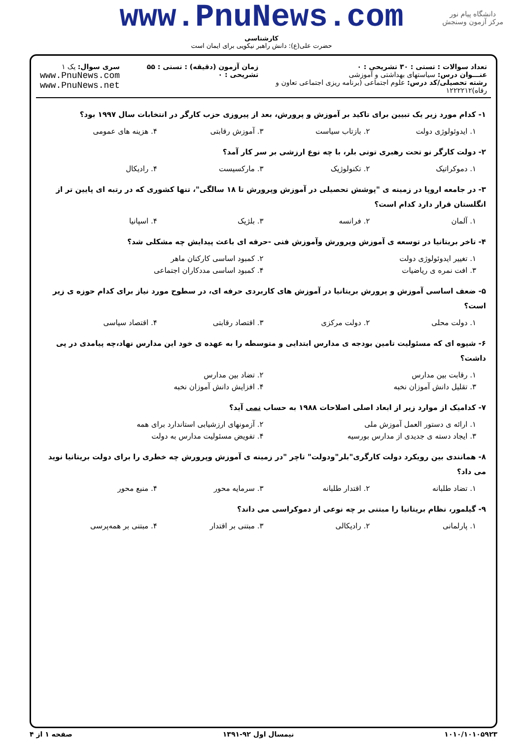دانشگاه پیام نور
مرکز آزمون وسنجش
www.PnuNews.com
کارشناسی
حضرت علی(ع): دانش راهبر نیکویی برای ایمان است
تعداد سوالات : تستی : ۳۰ تشریحی : ۰
عنـــوان درس: سیاستهای بهداشتی و آموزشی
رشته تحصیلی/کد درس: علوم اجتماعی (برنامه ریزی اجتماعی تعاون و رفاه)۱۲۲۲۲۱۲
زمان آزمون (دقیقه) : تستی : ۵۵ تشریحی : ۰
سری سوال: یک ۱
www.PnuNews.com
www.PnuNews.net
۱- کدام مورد زیر یک تبیین برای تاکید بر آموزش و پرورش، بعد از پیروزی حزب کارگر در انتخابات سال ۱۹۹۷ بود؟
۱. ایدوئولوژی دولت ۲. بازتاب سیاست ۳. آموزش رقابتی ۴. هزینه های عمومی
۲- دولت کارگر نو تحت رهبری تونی بلر، با چه نوع ارزشی بر سر کار آمد؟
۱. دموکراتیک ۲. تکنولوژیک ۳. مارکسیست ۴. رادیکال
۳- در جامعه اروپا در زمینه ی "پوشش تحصیلی در آموزش وپرورش تا ۱۸ سالگی"، تنها کشوری که در رتبه ای پایین تر از انگلستان قرار دارد کدام است؟
۱. آلمان ۲. فرانسه ۳. بلژیک ۴. اسپانیا
۴- تاخر بریتانیا در توسعه ی آموزش وپرورش وآموزش فنی -حرفه ای باعث پیدایش چه مشکلی شد؟
۱. تغییر ایدوئولوژی دولت ۲. کمبود اساسی کارکنان ماهر
۳. افت نمره ی ریاضیات ۴. کمبود اساسی مددکاران اجتماعی
۵- ضعف اساسی آموزش و پرورش بریتانیا در آموزش های کاربردی حرفه ای، در سطوح مورد نیاز برای کدام حوزه ی زیر است؟
۱. دولت محلی ۲. دولت مرکزی ۳. اقتصاد رقابتی ۴. اقتصاد سیاسی
۶- شیوه ای که مسئولیت تامین بودجه ی مدارس ابتدایی و متوسطه را به عهده ی خود این مدارس نهاد،چه پیامدی در پی داشت؟
۱. رقابت بین مدارس ۲. تضاد بین مدارس
۳. تقلیل دانش آموزان نخبه ۴. افزایش دانش آموزان نخبه
۷- کدامیک از موارد زیر از ابعاد اصلی اصلاحات ۱۹۸۸ به حساب نمی آید؟
۱. ارائه ی دستور العمل آموزش ملی ۲. آزمونهای ارزشیابی استاندارد برای همه
۳. ایجاد دسته ی جدیدی از مدارس بورسیه ۴. تفویض مسئولیت مدارس به دولت
۸- همانندی بین رویکرد دولت کارگری"بلر"ودولت" تاچر "در زمینه ی آموزش وپرورش چه خطری را برای دولت بریتانیا نوید می داد؟
۱. تضاد طلبانه ۲. اقتدار طلبانه ۳. سرمایه محور ۴. منبع محور
۹- گیلمور، نظام بریتانیا را مبتنی بر چه نوعی از دموکراسی می داند؟
۱. پارلمانی ۲. رادیکالی ۳. مبتنی بر اقتدار ۴. مبتنی بر همه‌پرسی
۱۰۱۰/۱۰۱۰۵۹۲۳ نیمسال اول ۹۲-۱۳۹۱ صفحه ۱ از ۴